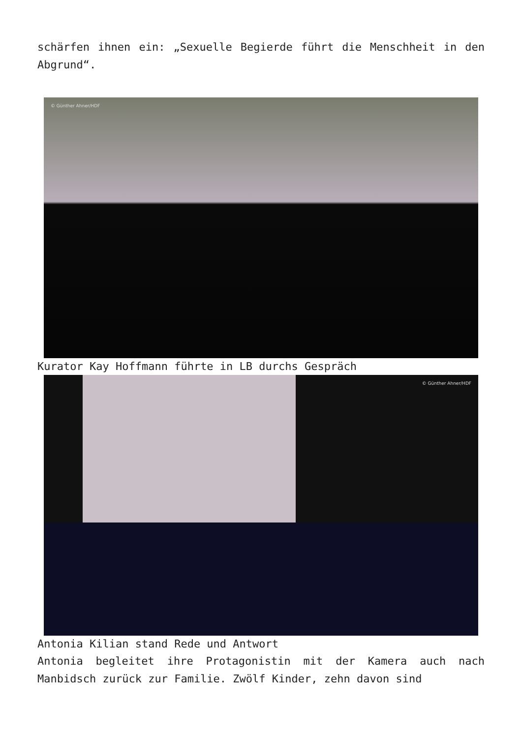schärfen ihnen ein: „Sexuelle Begierde führt die Menschheit in den Abgrund“.
© Günther Ahner/HDF
Kurator Kay Hoffmann führte in LB durchs Gespräch
© Günther Ahner/HDF
Antonia Kilian stand Rede und Antwort
Antonia begleitet ihre Protagonistin mit der Kamera auch nach Manbidsch zurück zur Familie. Zwölf Kinder, zehn davon sind